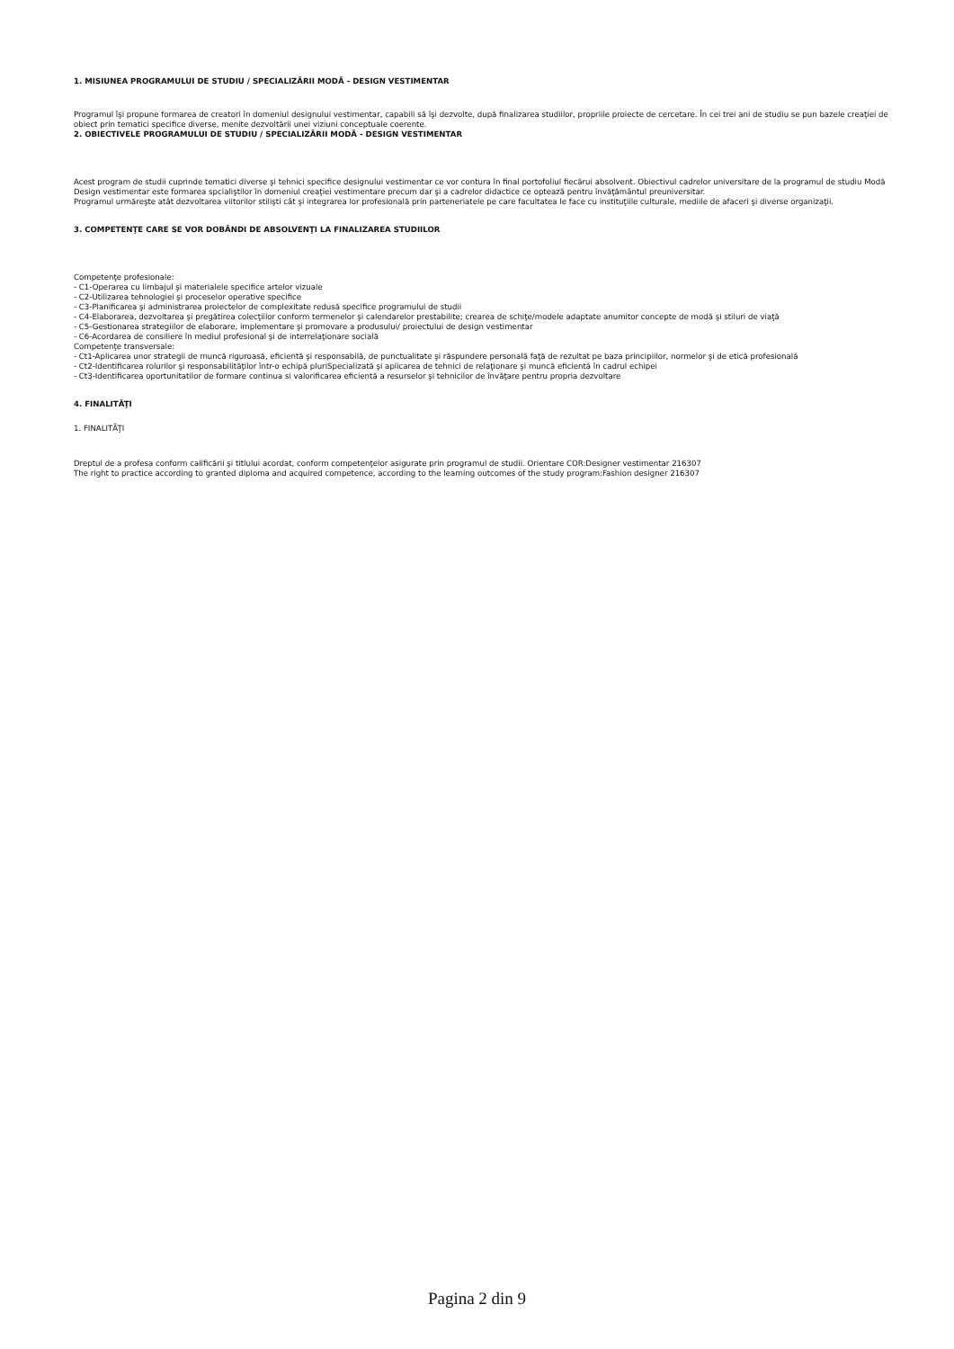1. MISIUNEA PROGRAMULUI DE STUDIU / SPECIALIZĂRII MODĂ - DESIGN VESTIMENTAR
Programul îşi propune formarea de creatori în domeniul designului vestimentar, capabili să îşi dezvolte, după finalizarea studiilor, propriile proiecte de cercetare. În cei trei ani de studiu se pun bazele creaţiei de obiect prin tematici specifice diverse, menite dezvoltării unei viziuni conceptuale coerente.
2. OBIECTIVELE PROGRAMULUI DE STUDIU / SPECIALIZĂRII MODĂ - DESIGN VESTIMENTAR
Acest program de studii cuprinde tematici diverse şi tehnici specifice designului vestimentar ce vor contura în final portofoliul fiecărui absolvent. Obiectivul cadrelor universitare de la programul de studiu Modă Design vestimentar este formarea spcialiştilor în domeniul creaţiei vestimentare precum dar şi a cadrelor didactice ce optează pentru învăţământul preuniversitar.
Programul urmăreşte atât dezvoltarea viitorilor stilişti cât şi integrarea lor profesională prin parteneriatele pe care facultatea le face cu instituţiile culturale, mediile de afaceri şi diverse organizaţii.
3. COMPETENŢE CARE SE VOR DOBÂNDI DE ABSOLVENŢI LA FINALIZAREA STUDIILOR
Competenţe profesionale:
- C1-Operarea cu limbajul şi materialele specifice artelor vizuale
- C2-Utilizarea tehnologiei şi proceselor operative specifice
- C3-Planificarea şi administrarea proiectelor de complexitate redusă specifice programului de studii
- C4-Elaborarea, dezvoltarea şi pregătirea colecţiilor conform termenelor şi calendarelor prestabilite; crearea de schiţe/modele adaptate anumitor concepte de modă şi stiluri de viaţă
- C5-Gestionarea strategiilor de elaborare, implementare şi promovare a produsului/ proiectului de design vestimentar
- C6-Acordarea de consiliere în mediul profesional şi de interrelaţionare socială
Competenţe transversale:
- Ct1-Aplicarea unor strategii de muncă riguroasă, eficientă şi responsabilă, de punctualitate şi răspundere personală faţă de rezultat pe baza principiilor, normelor şi de etică profesională
- Ct2-Identificarea rolurilor şi responsabilităţilor într-o echipă pluriSpecializată şi aplicarea de tehnici de relaţionare şi muncă eficientă în cadrul echipei
- Ct3-Identificarea oportunitatilor de formare continua si valorificarea eficientă a resurselor şi tehnicilor de învăţare pentru propria dezvoltare
4. FINALITĂŢI
1. FINALITĂŢI
Dreptul de a profesa conform calificării şi titlului acordat, conform competenţelor asigurate prin programul de studii. Orientare COR:Designer vestimentar 216307
The right to practice according to granted diploma and acquired competence, according to the learning outcomes of the study program:Fashion designer 216307
Pagina 2 din 9